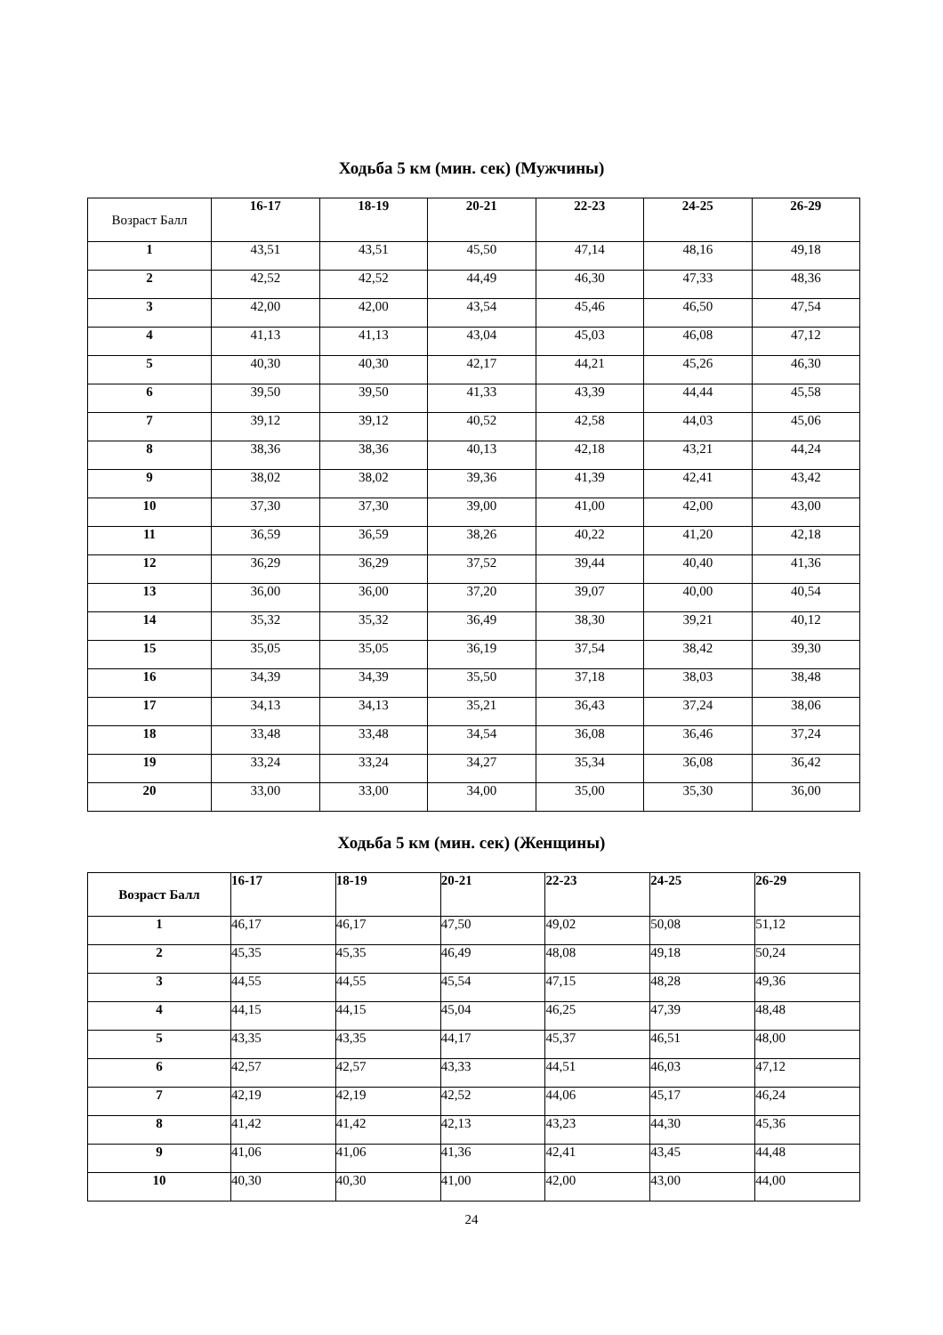Ходьба 5 км (мин. сек) (Мужчины)
| Возраст Балл | 16-17 | 18-19 | 20-21 | 22-23 | 24-25 | 26-29 |
| --- | --- | --- | --- | --- | --- | --- |
| 1 | 43,51 | 43,51 | 45,50 | 47,14 | 48,16 | 49,18 |
| 2 | 42,52 | 42,52 | 44,49 | 46,30 | 47,33 | 48,36 |
| 3 | 42,00 | 42,00 | 43,54 | 45,46 | 46,50 | 47,54 |
| 4 | 41,13 | 41,13 | 43,04 | 45,03 | 46,08 | 47,12 |
| 5 | 40,30 | 40,30 | 42,17 | 44,21 | 45,26 | 46,30 |
| 6 | 39,50 | 39,50 | 41,33 | 43,39 | 44,44 | 45,58 |
| 7 | 39,12 | 39,12 | 40,52 | 42,58 | 44,03 | 45,06 |
| 8 | 38,36 | 38,36 | 40,13 | 42,18 | 43,21 | 44,24 |
| 9 | 38,02 | 38,02 | 39,36 | 41,39 | 42,41 | 43,42 |
| 10 | 37,30 | 37,30 | 39,00 | 41,00 | 42,00 | 43,00 |
| 11 | 36,59 | 36,59 | 38,26 | 40,22 | 41,20 | 42,18 |
| 12 | 36,29 | 36,29 | 37,52 | 39,44 | 40,40 | 41,36 |
| 13 | 36,00 | 36,00 | 37,20 | 39,07 | 40,00 | 40,54 |
| 14 | 35,32 | 35,32 | 36,49 | 38,30 | 39,21 | 40,12 |
| 15 | 35,05 | 35,05 | 36,19 | 37,54 | 38,42 | 39,30 |
| 16 | 34,39 | 34,39 | 35,50 | 37,18 | 38,03 | 38,48 |
| 17 | 34,13 | 34,13 | 35,21 | 36,43 | 37,24 | 38,06 |
| 18 | 33,48 | 33,48 | 34,54 | 36,08 | 36,46 | 37,24 |
| 19 | 33,24 | 33,24 | 34,27 | 35,34 | 36,08 | 36,42 |
| 20 | 33,00 | 33,00 | 34,00 | 35,00 | 35,30 | 36,00 |
Ходьба 5 км (мин. сек) (Женщины)
| Возраст Балл | 16-17 | 18-19 | 20-21 | 22-23 | 24-25 | 26-29 |
| --- | --- | --- | --- | --- | --- | --- |
| 1 | 46,17 | 46,17 | 47,50 | 49,02 | 50,08 | 51,12 |
| 2 | 45,35 | 45,35 | 46,49 | 48,08 | 49,18 | 50,24 |
| 3 | 44,55 | 44,55 | 45,54 | 47,15 | 48,28 | 49,36 |
| 4 | 44,15 | 44,15 | 45,04 | 46,25 | 47,39 | 48,48 |
| 5 | 43,35 | 43,35 | 44,17 | 45,37 | 46,51 | 48,00 |
| 6 | 42,57 | 42,57 | 43,33 | 44,51 | 46,03 | 47,12 |
| 7 | 42,19 | 42,19 | 42,52 | 44,06 | 45,17 | 46,24 |
| 8 | 41,42 | 41,42 | 42,13 | 43,23 | 44,30 | 45,36 |
| 9 | 41,06 | 41,06 | 41,36 | 42,41 | 43,45 | 44,48 |
| 10 | 40,30 | 40,30 | 41,00 | 42,00 | 43,00 | 44,00 |
24